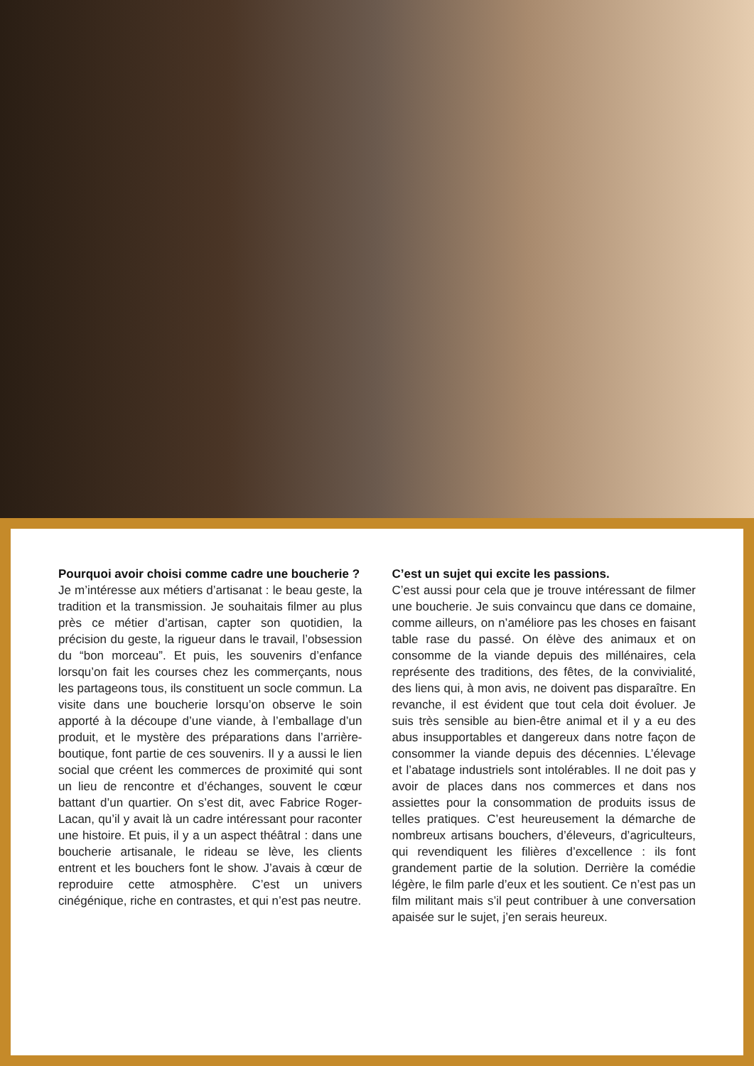Pourquoi avoir choisi comme cadre une boucherie ?
Je m’intéresse aux métiers d’artisanat : le beau geste, la tradition et la transmission. Je souhaitais filmer au plus près ce métier d’artisan, capter son quotidien, la précision du geste, la rigueur dans le travail, l’obsession du “bon morceau”. Et puis, les souvenirs d’enfance lorsqu’on fait les courses chez les commerçants, nous les partageons tous, ils constituent un socle commun. La visite dans une boucherie lorsqu’on observe le soin apporté à la découpe d’une viande, à l’emballage d’un produit, et le mystère des préparations dans l’arrière-boutique, font partie de ces souvenirs. Il y a aussi le lien social que créent les commerces de proximité qui sont un lieu de rencontre et d’échanges, souvent le cœur battant d’un quartier. On s’est dit, avec Fabrice Roger-Lacan, qu’il y avait là un cadre intéressant pour raconter une histoire. Et puis, il y a un aspect théâtral : dans une boucherie artisanale, le rideau se lève, les clients entrent et les bouchers font le show. J’avais à cœur de reproduire cette atmosphère. C’est un univers cinégénique, riche en contrastes, et qui n’est pas neutre.
C’est un sujet qui excite les passions.
C’est aussi pour cela que je trouve intéressant de filmer une boucherie. Je suis convaincu que dans ce domaine, comme ailleurs, on n’améliore pas les choses en faisant table rase du passé. On élève des animaux et on consomme de la viande depuis des millénaires, cela représente des traditions, des fêtes, de la convivialité, des liens qui, à mon avis, ne doivent pas disparaître. En revanche, il est évident que tout cela doit évoluer. Je suis très sensible au bien-être animal et il y a eu des abus insupportables et dangereux dans notre façon de consommer la viande depuis des décennies. L’élevage et l’abatage industriels sont intolérables. Il ne doit pas y avoir de places dans nos commerces et dans nos assiettes pour la consommation de produits issus de telles pratiques. C’est heureusement la démarche de nombreux artisans bouchers, d’éleveurs, d’agriculteurs, qui revendiquent les filières d’excellence : ils font grandement partie de la solution. Derrière la comédie légère, le film parle d’eux et les soutient. Ce n’est pas un film militant mais s’il peut contribuer à une conversation apaisée sur le sujet, j’en serais heureux.